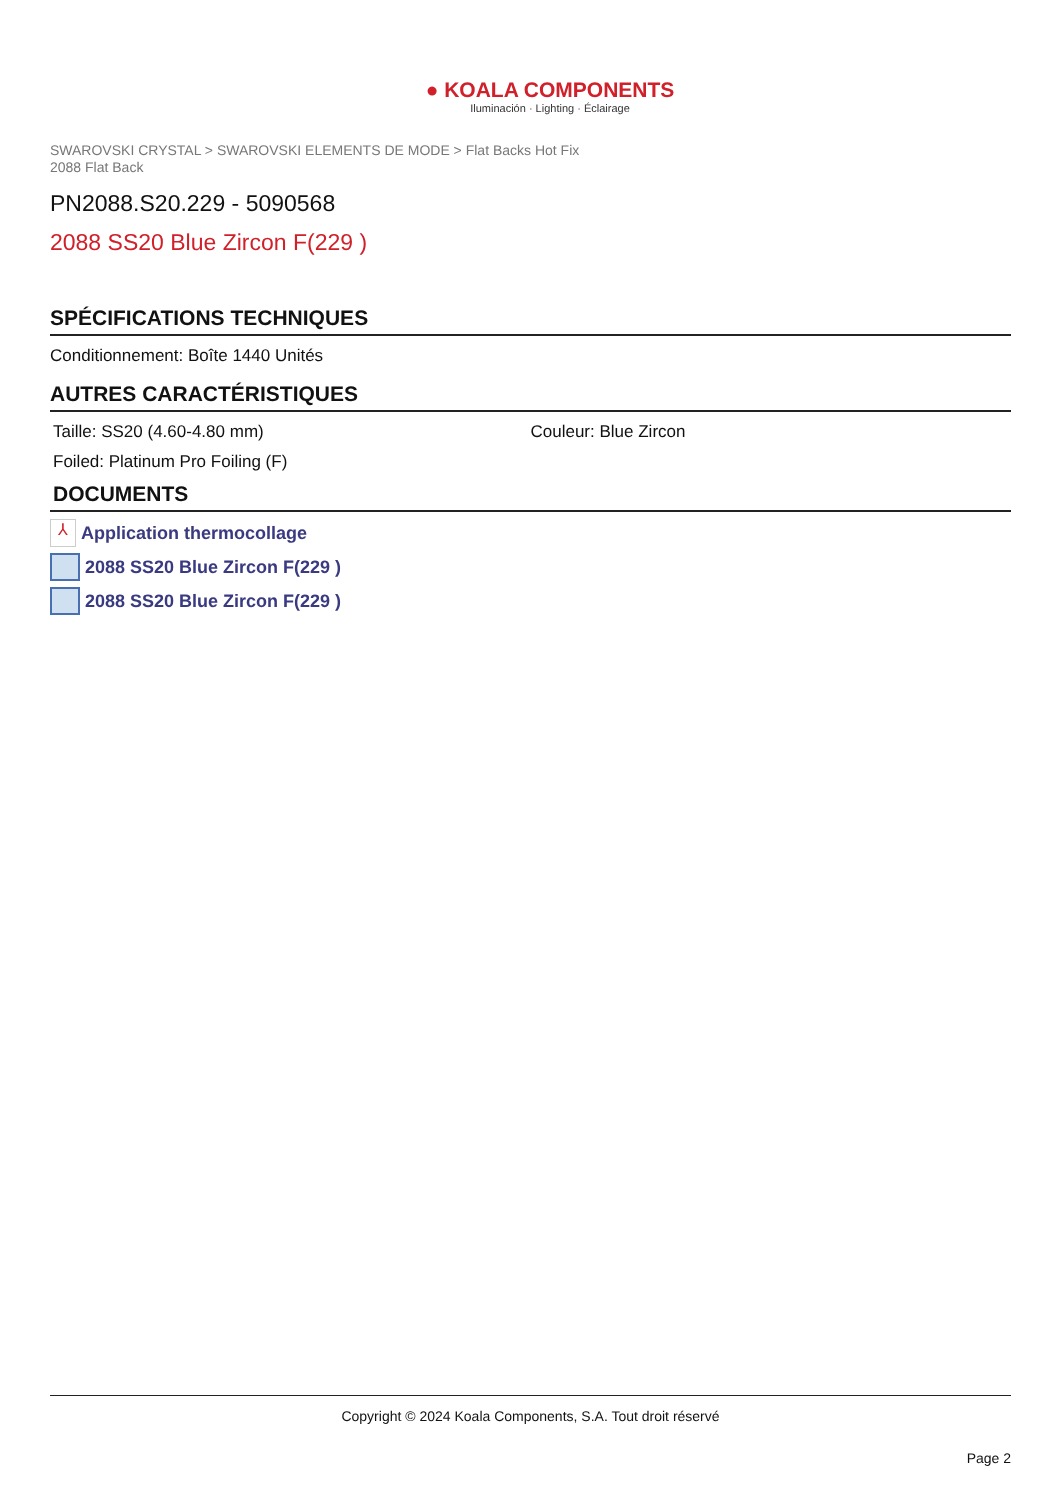● KOALA COMPONENTS
Iluminación · Lighting · Éclairage
SWAROVSKI CRYSTAL > SWAROVSKI ELEMENTS DE MODE > Flat Backs Hot Fix
2088 Flat Back
PN2088.S20.229 - 5090568
2088 SS20 Blue Zircon F(229 )
SPÉCIFICATIONS TECHNIQUES
Conditionnement: Boîte 1440 Unités
AUTRES CARACTÉRISTIQUES
Taille: SS20 (4.60-4.80 mm) Couleur: Blue Zircon
Foiled: Platinum Pro Foiling (F)
DOCUMENTS
⅄ Application thermocollage
2088 SS20 Blue Zircon F(229 )
2088 SS20 Blue Zircon F(229 )
Copyright © 2024 Koala Components, S.A. Tout droit réservé
Page 2